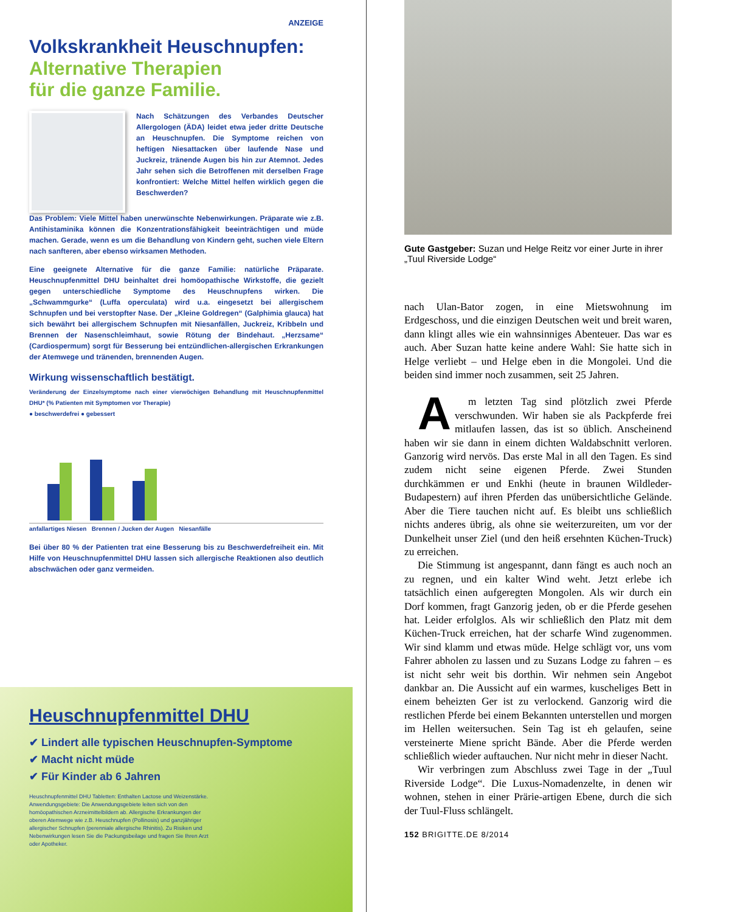ANZEIGE
Volkskrankheit Heuschnupfen:
Alternative Therapien
für die ganze Familie.
Nach Schätzungen des Verbandes Deutscher Allergologen (ÄDA) leidet etwa jeder dritte Deutsche an Heuschnupfen. Die Symptome reichen von heftigen Niesattacken über laufende Nase und Juckreiz, tränende Augen bis hin zur Atemnot. Jedes Jahr sehen sich die Betroffenen mit derselben Frage konfrontiert: Welche Mittel helfen wirklich gegen die Beschwerden?
Das Problem: Viele Mittel haben unerwünschte Nebenwirkungen. Präparate wie z.B. Antihistaminika können die Konzentrationsfähigkeit beeinträchtigen und müde machen. Gerade, wenn es um die Behandlung von Kindern geht, suchen viele Eltern nach sanfteren, aber ebenso wirksamen Methoden.
Eine geeignete Alternative für die ganze Familie: natürliche Präparate. Heuschnupfenmittel DHU beinhaltet drei homöopathische Wirkstoffe, die gezielt gegen unterschiedliche Symptome des Heuschnupfens wirken. Die „Schwammgurke“ (Luffa operculata) wird u.a. eingesetzt bei allergischem Schnupfen und bei verstopfter Nase. Der „Kleine Goldregen“ (Galphimia glauca) hat sich bewährt bei allergischem Schnupfen mit Niesanfällen, Juckreiz, Kribbeln und Brennen der Nasenschleimhaut, sowie Rötung der Bindehaut. „Herzsame“ (Cardiospermum) sorgt für Besserung bei entzündlichen-allergischen Erkrankungen der Atemwege und tränenden, brennenden Augen.
Wirkung wissenschaftlich bestätigt.
Veränderung der Einzelsymptome nach einer vierwöchigen Behandlung mit Heuschnupfenmittel DHU* (% Patienten mit Symptomen vor Therapie)
● beschwerdefrei ● gebessert
anfallartiges Niesen Brennen / Jucken der Augen Niesanfälle
Bei über 80 % der Patienten trat eine Besserung bis zu Beschwerdefreiheit ein. Mit Hilfe von Heuschnupfenmittel DHU lassen sich allergische Reaktionen also deutlich abschwächen oder ganz vermeiden.
Heuschnupfenmittel DHU
✔ Lindert alle typischen Heuschnupfen-Symptome
✔ Macht nicht müde
✔ Für Kinder ab 6 Jahren
Heuschnupfenmittel DHU Tabletten: Enthalten Lactose und Weizenstärke. Anwendungsgebiete: Die Anwendungsgebiete leiten sich von den homöopathischen Arzneimittelbildern ab. Allergische Erkrankungen der oberen Atemwege wie z.B. Heuschnupfen (Pollinosis) und ganzjähriger allergischer Schnupfen (perenniale allergische Rhinitis). Zu Risiken und Nebenwirkungen lesen Sie die Packungsbeilage und fragen Sie Ihren Arzt oder Apotheker.
Gute Gastgeber: Suzan und Helge Reitz vor einer Jurte in ihrer „Tuul Riverside Lodge“
nach Ulan-Bator zogen, in eine Mietswohnung im Erdgeschoss, und die einzigen Deutschen weit und breit waren, dann klingt alles wie ein wahnsinniges Abenteuer. Das war es auch. Aber Suzan hatte keine andere Wahl: Sie hatte sich in Helge verliebt – und Helge eben in die Mongolei. Und die beiden sind immer noch zusammen, seit 25 Jahren.
Am letzten Tag sind plötzlich zwei Pferde verschwunden. Wir haben sie als Packpferde frei mitlaufen lassen, das ist so üblich. Anscheinend haben wir sie dann in einem dichten Waldabschnitt verloren. Ganzorig wird nervös. Das erste Mal in all den Tagen. Es sind zudem nicht seine eigenen Pferde. Zwei Stunden durchkämmen er und Enkhi (heute in braunen Wildleder-Budapestern) auf ihren Pferden das unübersichtliche Gelände. Aber die Tiere tauchen nicht auf. Es bleibt uns schließlich nichts anderes übrig, als ohne sie weiterzureiten, um vor der Dunkelheit unser Ziel (und den heiß ersehnten Küchen-Truck) zu erreichen.
Die Stimmung ist angespannt, dann fängt es auch noch an zu regnen, und ein kalter Wind weht. Jetzt erlebe ich tatsächlich einen aufgeregten Mongolen. Als wir durch ein Dorf kommen, fragt Ganzorig jeden, ob er die Pferde gesehen hat. Leider erfolglos. Als wir schließlich den Platz mit dem Küchen-Truck erreichen, hat der scharfe Wind zugenommen. Wir sind klamm und etwas müde. Helge schlägt vor, uns vom Fahrer abholen zu lassen und zu Suzans Lodge zu fahren – es ist nicht sehr weit bis dorthin. Wir nehmen sein Angebot dankbar an. Die Aussicht auf ein warmes, kuscheliges Bett in einem beheizten Ger ist zu verlockend. Ganzorig wird die restlichen Pferde bei einem Bekannten unterstellen und morgen im Hellen weitersuchen. Sein Tag ist eh gelaufen, seine versteinerte Miene spricht Bände. Aber die Pferde werden schließlich wieder auftauchen. Nur nicht mehr in dieser Nacht.
Wir verbringen zum Abschluss zwei Tage in der „Tuul Riverside Lodge“. Die Luxus-Nomadenzelte, in denen wir wohnen, stehen in einer Prärie-artigen Ebene, durch die sich der Tuul-Fluss schlängelt.
152 BRIGITTE.DE 8/2014